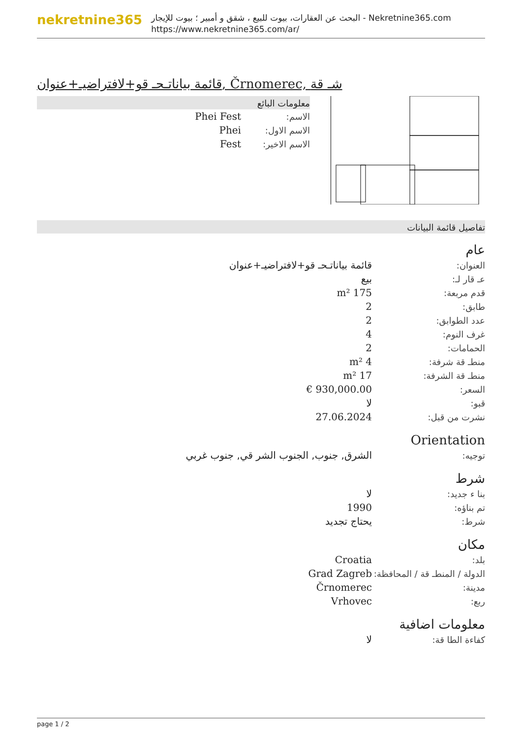nekretnine365
البحث عن العقارات، بيوت للبيع ، شقق و أمبير ؛ بيوت للإيجار - Nekretnine365.com
https://www.nekretnine365.com/ar/
قائمة بياناتـحـ قو+لافتراضيـ+عنوان, Črnomerec, شـ قة
معلومات البائع
| الاسم: | Phei Fest |
| الاسم الاول: | Phei |
| الاسم الاخير: | Fest |
تفاصيل قائمة البيانات
عام
| العنوان: | قائمة بياناتـحـ قو+لافتراضيـ+عنوان |
| عـ قار لـ: | بيع |
| قدم مربعة: | 175 m² |
| طابق: | 2 |
| عدد الطوابق: | 2 |
| غرف النوم: | 4 |
| الحمامات: | 2 |
| منطـ قة شرفة: | 4 m² |
| منطـ قة الشرفة: | 17 m² |
| السعر: | 930,000.00 € |
| قبو: | لا |
| نشرت من قبل: | 27.06.2024 |
Orientation
| توجيه: | الشرق, جنوب, الجنوب الشر قي, جنوب غربي |
شرط
| بنا ء جديد: | لا |
| تم بناؤه: | 1990 |
| شرط: | يحتاج تجديد |
مكان
| بلد: | Croatia |
| الدولة / المنطـ قة / المحافظة: | Grad Zagreb |
| مدينة: | Črnomerec |
| ربع: | Vrhovec |
معلومات اضافية
| كفاءة الطا قة: | لا |
page 1 / 2